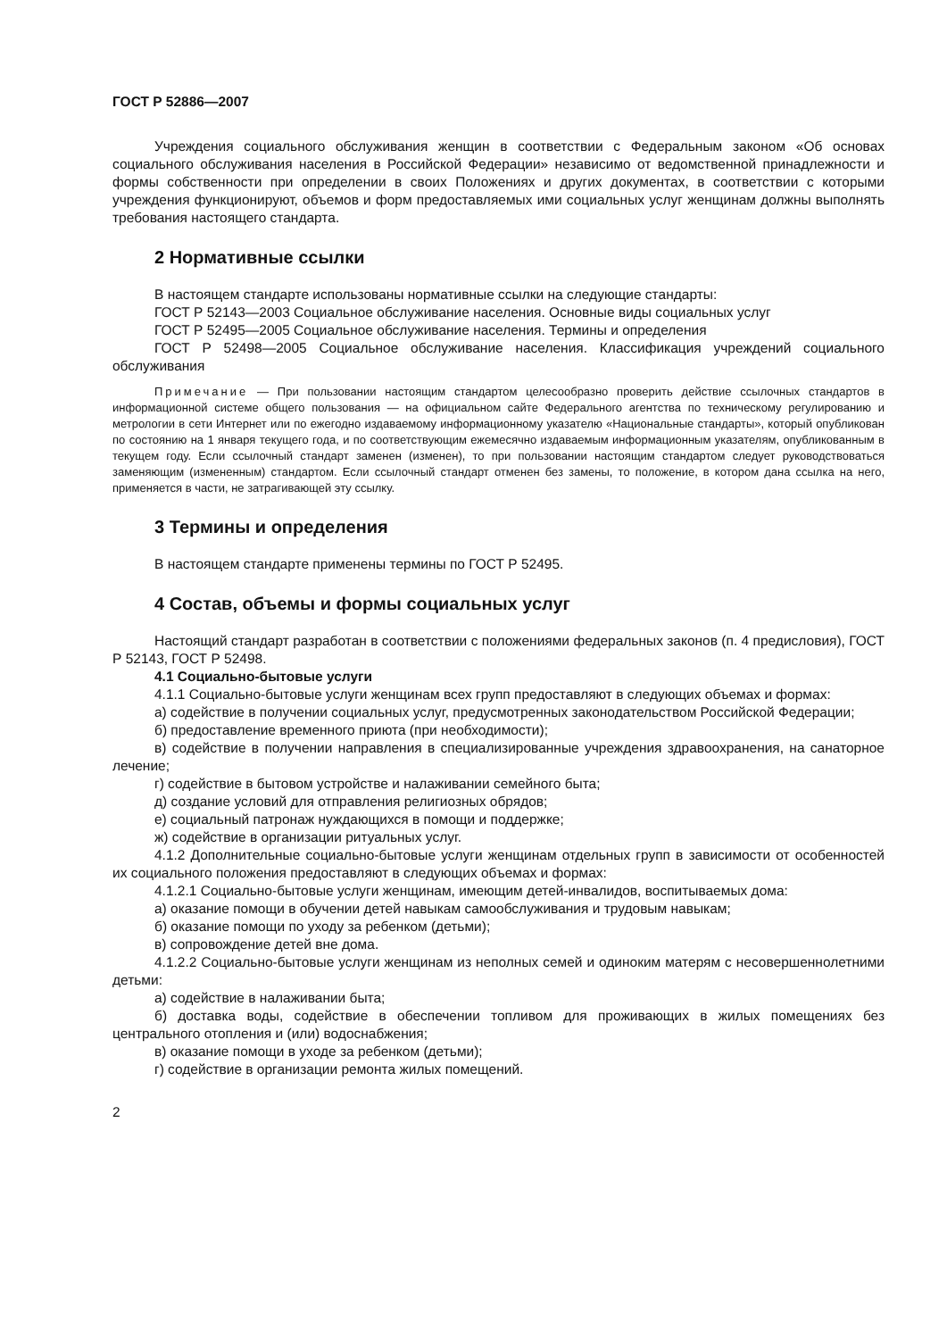ГОСТ Р 52886—2007
Учреждения социального обслуживания женщин в соответствии с Федеральным законом «Об основах социального обслуживания населения в Российской Федерации» независимо от ведомственной принадлежности и формы собственности при определении в своих Положениях и других документах, в соответствии с которыми учреждения функционируют, объемов и форм предоставляемых ими социальных услуг женщинам должны выполнять требования настоящего стандарта.
2 Нормативные ссылки
В настоящем стандарте использованы нормативные ссылки на следующие стандарты:
ГОСТ Р 52143—2003 Социальное обслуживание населения. Основные виды социальных услуг
ГОСТ Р 52495—2005 Социальное обслуживание населения. Термины и определения
ГОСТ Р 52498—2005 Социальное обслуживание населения. Классификация учреждений социального обслуживания
Примечание — При пользовании настоящим стандартом целесообразно проверить действие ссылочных стандартов в информационной системе общего пользования — на официальном сайте Федерального агентства по техническому регулированию и метрологии в сети Интернет или по ежегодно издаваемому информационному указателю «Национальные стандарты», который опубликован по состоянию на 1 января текущего года, и по соответствующим ежемесячно издаваемым информационным указателям, опубликованным в текущем году. Если ссылочный стандарт заменен (изменен), то при пользовании настоящим стандартом следует руководствоваться заменяющим (измененным) стандартом. Если ссылочный стандарт отменен без замены, то положение, в котором дана ссылка на него, применяется в части, не затрагивающей эту ссылку.
3 Термины и определения
В настоящем стандарте применены термины по ГОСТ Р 52495.
4 Состав, объемы и формы социальных услуг
Настоящий стандарт разработан в соответствии с положениями федеральных законов (п. 4 предисловия), ГОСТ Р 52143, ГОСТ Р 52498.
4.1 Социально-бытовые услуги
4.1.1 Социально-бытовые услуги женщинам всех групп предоставляют в следующих объемах и формах:
а) содействие в получении социальных услуг, предусмотренных законодательством Российской Федерации;
б) предоставление временного приюта (при необходимости);
в) содействие в получении направления в специализированные учреждения здравоохранения, на санаторное лечение;
г) содействие в бытовом устройстве и налаживании семейного быта;
д) создание условий для отправления религиозных обрядов;
е) социальный патронаж нуждающихся в помощи и поддержке;
ж) содействие в организации ритуальных услуг.
4.1.2 Дополнительные социально-бытовые услуги женщинам отдельных групп в зависимости от особенностей их социального положения предоставляют в следующих объемах и формах:
4.1.2.1 Социально-бытовые услуги женщинам, имеющим детей-инвалидов, воспитываемых дома:
а) оказание помощи в обучении детей навыкам самообслуживания и трудовым навыкам;
б) оказание помощи по уходу за ребенком (детьми);
в) сопровождение детей вне дома.
4.1.2.2 Социально-бытовые услуги женщинам из неполных семей и одиноким матерям с несовершеннолетними детьми:
а) содействие в налаживании быта;
б) доставка воды, содействие в обеспечении топливом для проживающих в жилых помещениях без центрального отопления и (или) водоснабжения;
в) оказание помощи в уходе за ребенком (детьми);
г) содействие в организации ремонта жилых помещений.
2